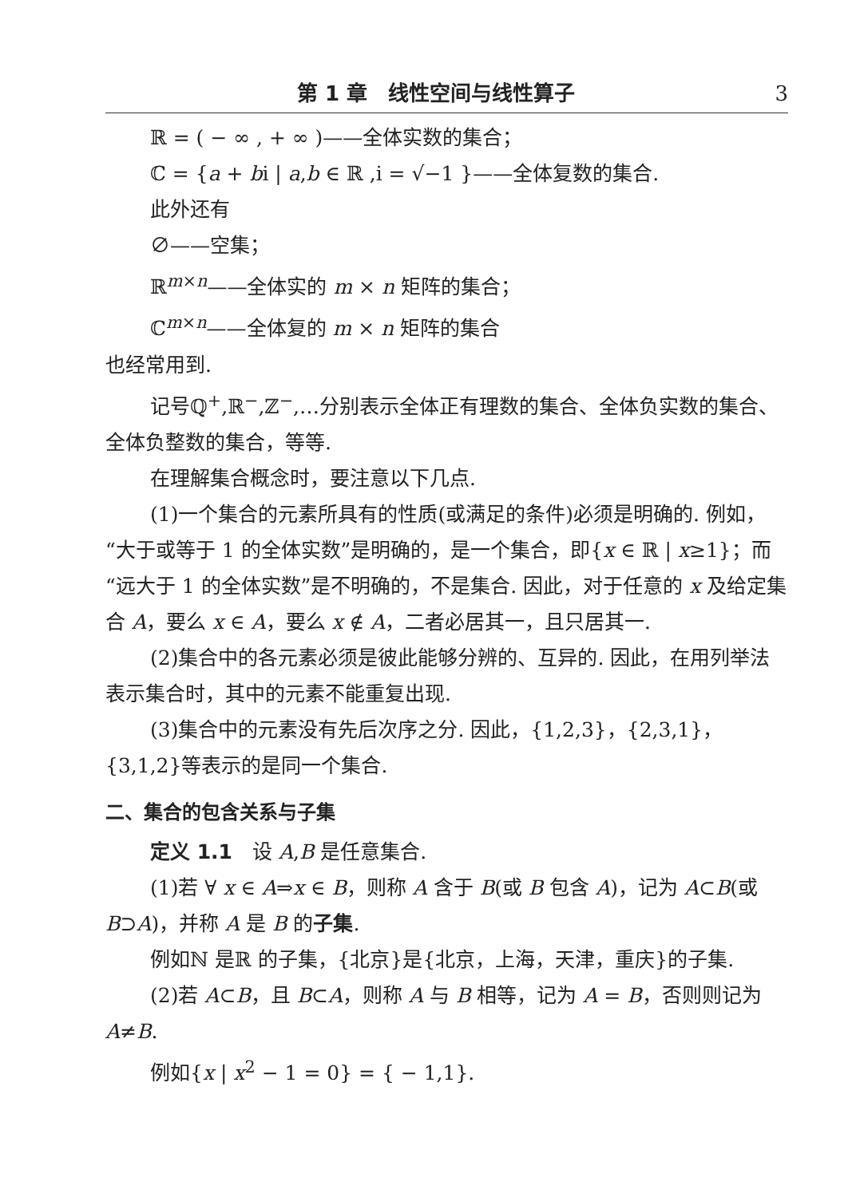第 1 章　线性空间与线性算子 3
ℝ = ( − ∞ , + ∞ )——全体实数的集合；
ℂ = {a + bi | a,b ∈ ℝ ,i = √−1 }——全体复数的集合.
此外还有
∅——空集；
ℝ<sup>m×n</sup>——全体实的 m × n 矩阵的集合；
ℂ<sup>m×n</sup>——全体复的 m × n 矩阵的集合
也经常用到.
记号ℚ<sup>+</sup>,ℝ<sup>−</sup>,ℤ<sup>−</sup>,…分别表示全体正有理数的集合、全体负实数的集合、全体负整数的集合，等等.
在理解集合概念时，要注意以下几点.
(1)一个集合的元素所具有的性质(或满足的条件)必须是明确的. 例如，“大于或等于 1 的全体实数”是明确的，是一个集合，即{x ∈ ℝ | x≥1}；而“远大于 1 的全体实数”是不明确的，不是集合. 因此，对于任意的 x 及给定集合 A，要么 x ∈ A，要么 x ∉ A，二者必居其一，且只居其一.
(2)集合中的各元素必须是彼此能够分辨的、互异的. 因此，在用列举法表示集合时，其中的元素不能重复出现.
(3)集合中的元素没有先后次序之分. 因此，{1,2,3}，{2,3,1}，{3,1,2}等表示的是同一个集合.
二、集合的包含关系与子集
定义 1.1　设 A,B 是任意集合.
(1)若 ∀ x ∈ A⇒x ∈ B，则称 A 含于 B(或 B 包含 A)，记为 A⊂B(或 B⊃A)，并称 A 是 B 的子集.
例如ℕ 是ℝ 的子集，{北京}是{北京，上海，天津，重庆}的子集.
(2)若 A⊂B，且 B⊂A，则称 A 与 B 相等，记为 A = B，否则则记为 A≠B.
例如{x | x<sup>2</sup> − 1 = 0} = { − 1,1}.